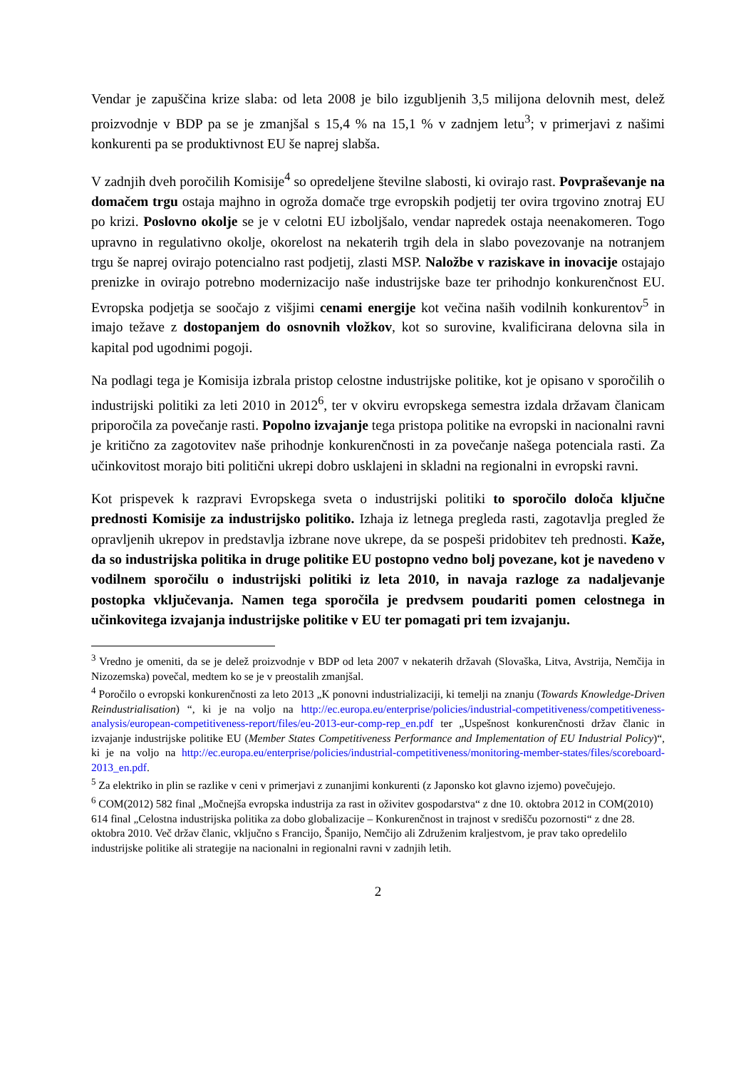Vendar je zapuščina krize slaba: od leta 2008 je bilo izgubljenih 3,5 milijona delovnih mest, delež proizvodnje v BDP pa se je zmanjšal s 15,4 % na 15,1 % v zadnjem letu<sup>3</sup>; v primerjavi z našimi konkurenti pa se produktivnost EU še naprej slabša.
V zadnjih dveh poročilih Komisije<sup>4</sup> so opredeljene številne slabosti, ki ovirajo rast. Povpraševanje na domačem trgu ostaja majhno in ogroža domače trge evropskih podjetij ter ovira trgovino znotraj EU po krizi. Poslovno okolje se je v celotni EU izboljšalo, vendar napredek ostaja neenakomeren. Togo upravno in regulativno okolje, okorelost na nekaterih trgih dela in slabo povezovanje na notranjem trgu še naprej ovirajo potencialno rast podjetij, zlasti MSP. Naložbe v raziskave in inovacije ostajajo prenizke in ovirajo potrebno modernizacijo naše industrijske baze ter prihodnjo konkurenčnost EU. Evropska podjetja se soočajo z višjimi cenami energije kot večina naših vodilnih konkurentov<sup>5</sup> in imajo težave z dostopanjem do osnovnih vložkov, kot so surovine, kvalificirana delovna sila in kapital pod ugodnimi pogoji.
Na podlagi tega je Komisija izbrala pristop celostne industrijske politike, kot je opisano v sporočilih o industrijski politiki za leti 2010 in 2012<sup>6</sup>, ter v okviru evropskega semestra izdala državam članicam priporočila za povečanje rasti. Popolno izvajanje tega pristopa politike na evropski in nacionalni ravni je kritično za zagotovitev naše prihodnje konkurenčnosti in za povečanje našega potenciala rasti. Za učinkovitost morajo biti politični ukrepi dobro usklajeni in skladni na regionalni in evropski ravni.
Kot prispevek k razpravi Evropskega sveta o industrijski politiki to sporočilo določa ključne prednosti Komisije za industrijsko politiko. Izhaja iz letnega pregleda rasti, zagotavlja pregled že opravljenih ukrepov in predstavlja izbrane nove ukrepe, da se pospeši pridobitev teh prednosti. Kaže, da so industrijska politika in druge politike EU postopno vedno bolj povezane, kot je navedeno v vodilnem sporočilu o industrijski politiki iz leta 2010, in navaja razloge za nadaljevanje postopka vključevanja. Namen tega sporočila je predvsem poudariti pomen celostnega in učinkovitega izvajanja industrijske politike v EU ter pomagati pri tem izvajanju.
<sup>3</sup> Vredno je omeniti, da se je delež proizvodnje v BDP od leta 2007 v nekaterih državah (Slovaška, Litva, Avstrija, Nemčija in Nizozemska) povečal, medtem ko se je v preostalih zmanjšal.
<sup>4</sup> Poročilo o evropski konkurenčnosti za leto 2013 „K ponovni industrializaciji, ki temelji na znanju (Towards Knowledge-Driven Reindustrialisation) “, ki je na voljo na http://ec.europa.eu/enterprise/policies/industrial-competitiveness/competitiveness-analysis/european-competitiveness-report/files/eu-2013-eur-comp-rep_en.pdf ter „Uspešnost konkurenčnosti držav članic in izvajanje industrijske politike EU (Member States Competitiveness Performance and Implementation of EU Industrial Policy)“, ki je na voljo na http://ec.europa.eu/enterprise/policies/industrial-competitiveness/monitoring-member-states/files/scoreboard-2013_en.pdf.
<sup>5</sup> Za elektriko in plin se razlike v ceni v primerjavi z zunanjimi konkurenti (z Japonsko kot glavno izjemo) povečujejo.
<sup>6</sup> COM(2012) 582 final „Močnejša evropska industrija za rast in oživitev gospodarstva“ z dne 10. oktobra 2012 in COM(2010) 614 final „Celostna industrijska politika za dobo globalizacije – Konkurenčnost in trajnost v središču pozornosti“ z dne 28. oktobra 2010. Več držav članic, vključno s Francijo, Španijo, Nemčijo ali Združenim kraljestvom, je prav tako opredelilo industrijske politike ali strategije na nacionalni in regionalni ravni v zadnjih letih.
2